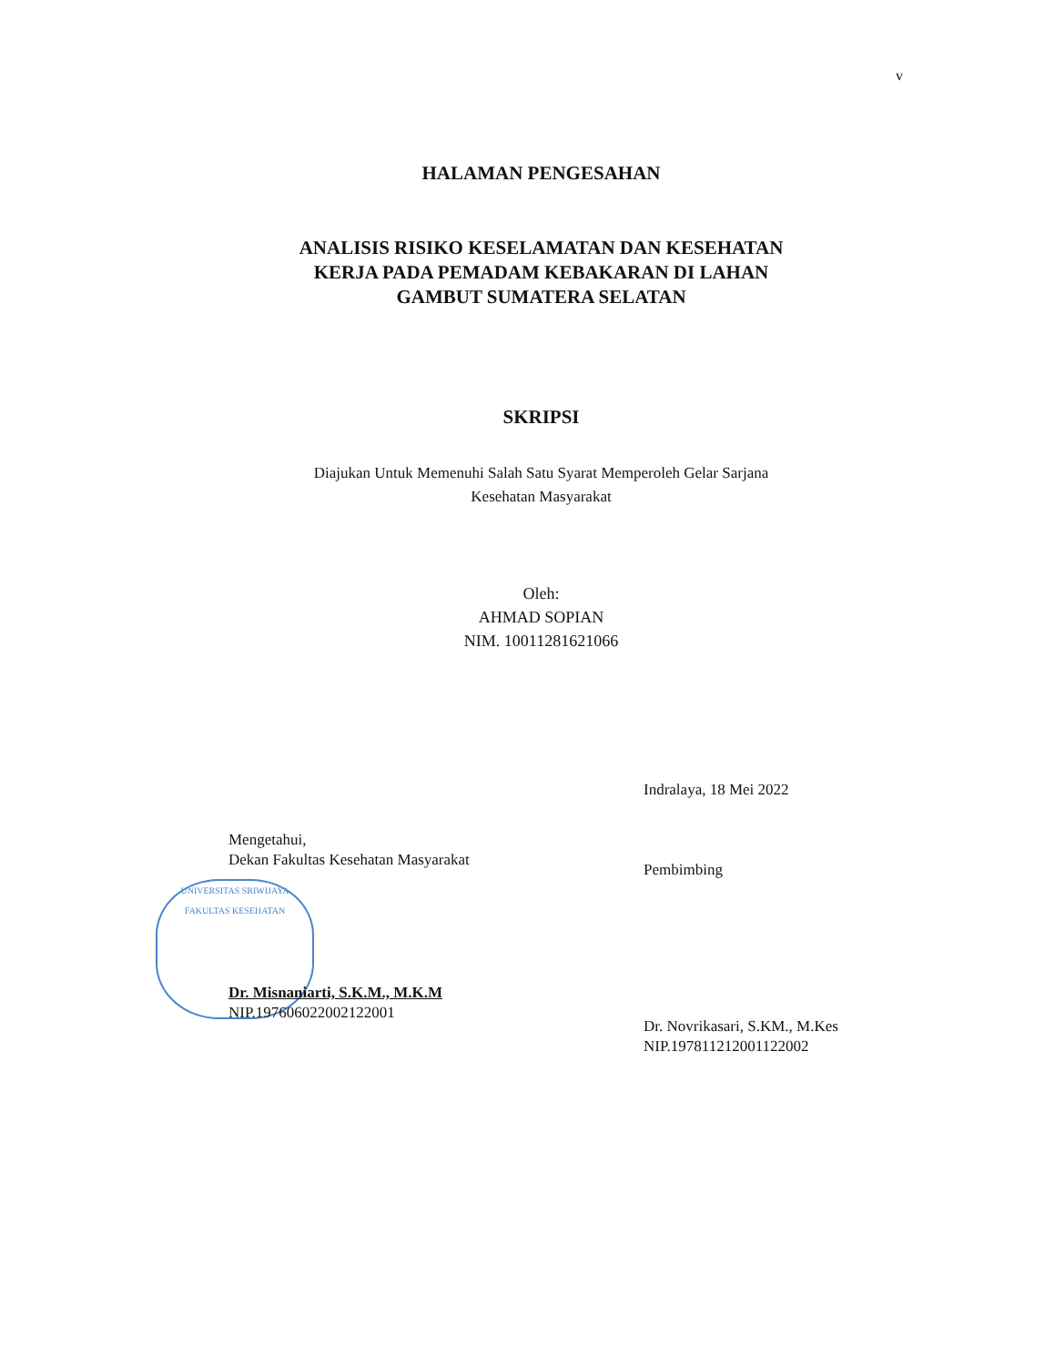v
HALAMAN PENGESAHAN
ANALISIS RISIKO KESELAMATAN DAN KESEHATAN
KERJA PADA PEMADAM KEBAKARAN DI LAHAN
GAMBUT SUMATERA SELATAN
SKRIPSI
Diajukan Untuk Memenuhi Salah Satu Syarat Memperoleh Gelar Sarjana
Kesehatan Masyarakat
Oleh:
AHMAD SOPIAN
NIM. 10011281621066
Mengetahui,
Dekan Fakultas Kesehatan Masyarakat
UNIVERSITAS SRIWIJAYA
FAKULTAS KESEHATAN
Dr. Misnaniarti, S.K.M., M.K.M
NIP.197606022002122001
Indralaya, 18 Mei 2022
Pembimbing
Dr. Novrikasari, S.KM., M.Kes
NIP.197811212001122002